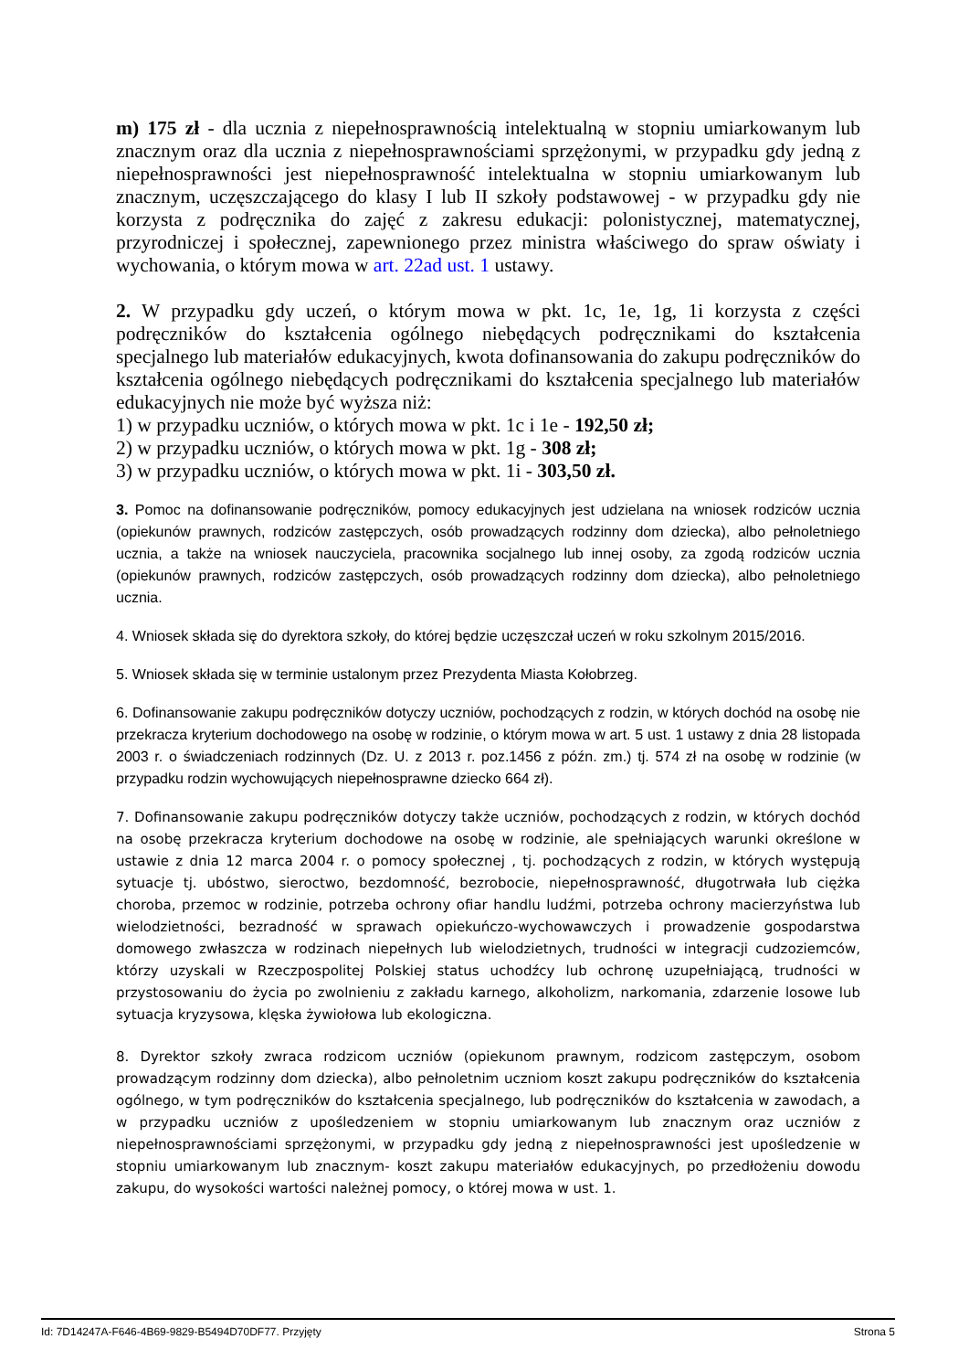m) 175 zł - dla ucznia z niepełnosprawnością intelektualną w stopniu umiarkowanym lub znacznym oraz dla ucznia z niepełnosprawnościami sprzężonymi, w przypadku gdy jedną z niepełnosprawności jest niepełnosprawność intelektualna w stopniu umiarkowanym lub znacznym, uczęszczającego do klasy I lub II szkoły podstawowej - w przypadku gdy nie korzysta z podręcznika do zajęć z zakresu edukacji: polonistycznej, matematycznej, przyrodniczej i społecznej, zapewnionego przez ministra właściwego do spraw oświaty i wychowania, o którym mowa w art. 22ad ust. 1 ustawy.
2. W przypadku gdy uczeń, o którym mowa w pkt. 1c, 1e, 1g, 1i korzysta z części podręczników do kształcenia ogólnego niebędących podręcznikami do kształcenia specjalnego lub materiałów edukacyjnych, kwota dofinansowania do zakupu podręczników do kształcenia ogólnego niebędących podręcznikami do kształcenia specjalnego lub materiałów edukacyjnych nie może być wyższa niż:
1) w przypadku uczniów, o których mowa w pkt. 1c i 1e - 192,50 zł;
2) w przypadku uczniów, o których mowa w pkt. 1g - 308 zł;
3) w przypadku uczniów, o których mowa w pkt. 1i - 303,50 zł.
3. Pomoc na dofinansowanie podręczników, pomocy edukacyjnych jest udzielana na wniosek rodziców ucznia (opiekunów prawnych, rodziców zastępczych, osób prowadzących rodzinny dom dziecka), albo pełnoletniego ucznia, a także na wniosek nauczyciela, pracownika socjalnego lub innej osoby, za zgodą rodziców ucznia (opiekunów prawnych, rodziców zastępczych, osób prowadzących rodzinny dom dziecka), albo pełnoletniego ucznia.
4. Wniosek składa się do dyrektora szkoły, do której będzie uczęszczał uczeń w roku szkolnym 2015/2016.
5. Wniosek składa się w terminie ustalonym przez Prezydenta Miasta Kołobrzeg.
6. Dofinansowanie zakupu podręczników dotyczy uczniów, pochodzących z rodzin, w których dochód na osobę nie przekracza kryterium dochodowego na osobę w rodzinie, o którym mowa w art. 5 ust. 1 ustawy z dnia 28 listopada 2003 r. o świadczeniach rodzinnych (Dz. U. z 2013 r. poz.1456 z późn. zm.) tj. 574 zł na osobę w rodzinie (w przypadku rodzin wychowujących niepełnosprawne dziecko 664 zł).
7. Dofinansowanie zakupu podręczników dotyczy także uczniów, pochodzących z rodzin, w których dochód na osobę przekracza kryterium dochodowe na osobę w rodzinie, ale spełniających warunki określone w ustawie z dnia 12 marca 2004 r. o pomocy społecznej , tj. pochodzących z rodzin, w których występują sytuacje tj. ubóstwo, sieroctwo, bezdomność, bezrobocie, niepełnosprawność, długotrwała lub ciężka choroba, przemoc w rodzinie, potrzeba ochrony ofiar handlu ludźmi, potrzeba ochrony macierzyństwa lub wielodzietności, bezradność w sprawach opiekuńczo-wychowawczych i prowadzenie gospodarstwa domowego zwłaszcza w rodzinach niepełnych lub wielodzietnych, trudności w integracji cudzoziemców, którzy uzyskali w Rzeczpospolitej Polskiej status uchodźcy lub ochronę uzupełniającą, trudności w przystosowaniu do życia po zwolnieniu z zakładu karnego, alkoholizm, narkomania, zdarzenie losowe lub sytuacja kryzysowa, klęska żywiołowa lub ekologiczna.
8. Dyrektor szkoły zwraca rodzicom uczniów (opiekunom prawnym, rodzicom zastępczym, osobom prowadzącym rodzinny dom dziecka), albo pełnoletnim uczniom koszt zakupu podręczników do kształcenia ogólnego, w tym podręczników do kształcenia specjalnego, lub podręczników do kształcenia w zawodach, a w przypadku uczniów z upośledzeniem w stopniu umiarkowanym lub znacznym oraz uczniów z niepełnosprawnościami sprzężonymi, w przypadku gdy jedną z niepełnosprawności jest upośledzenie w stopniu umiarkowanym lub znacznym- koszt zakupu materiałów edukacyjnych, po przedłożeniu dowodu zakupu, do wysokości wartości należnej pomocy, o której mowa w ust. 1.
Id: 7D14247A-F646-4B69-9829-B5494D70DF77. Przyjęty Strona 5